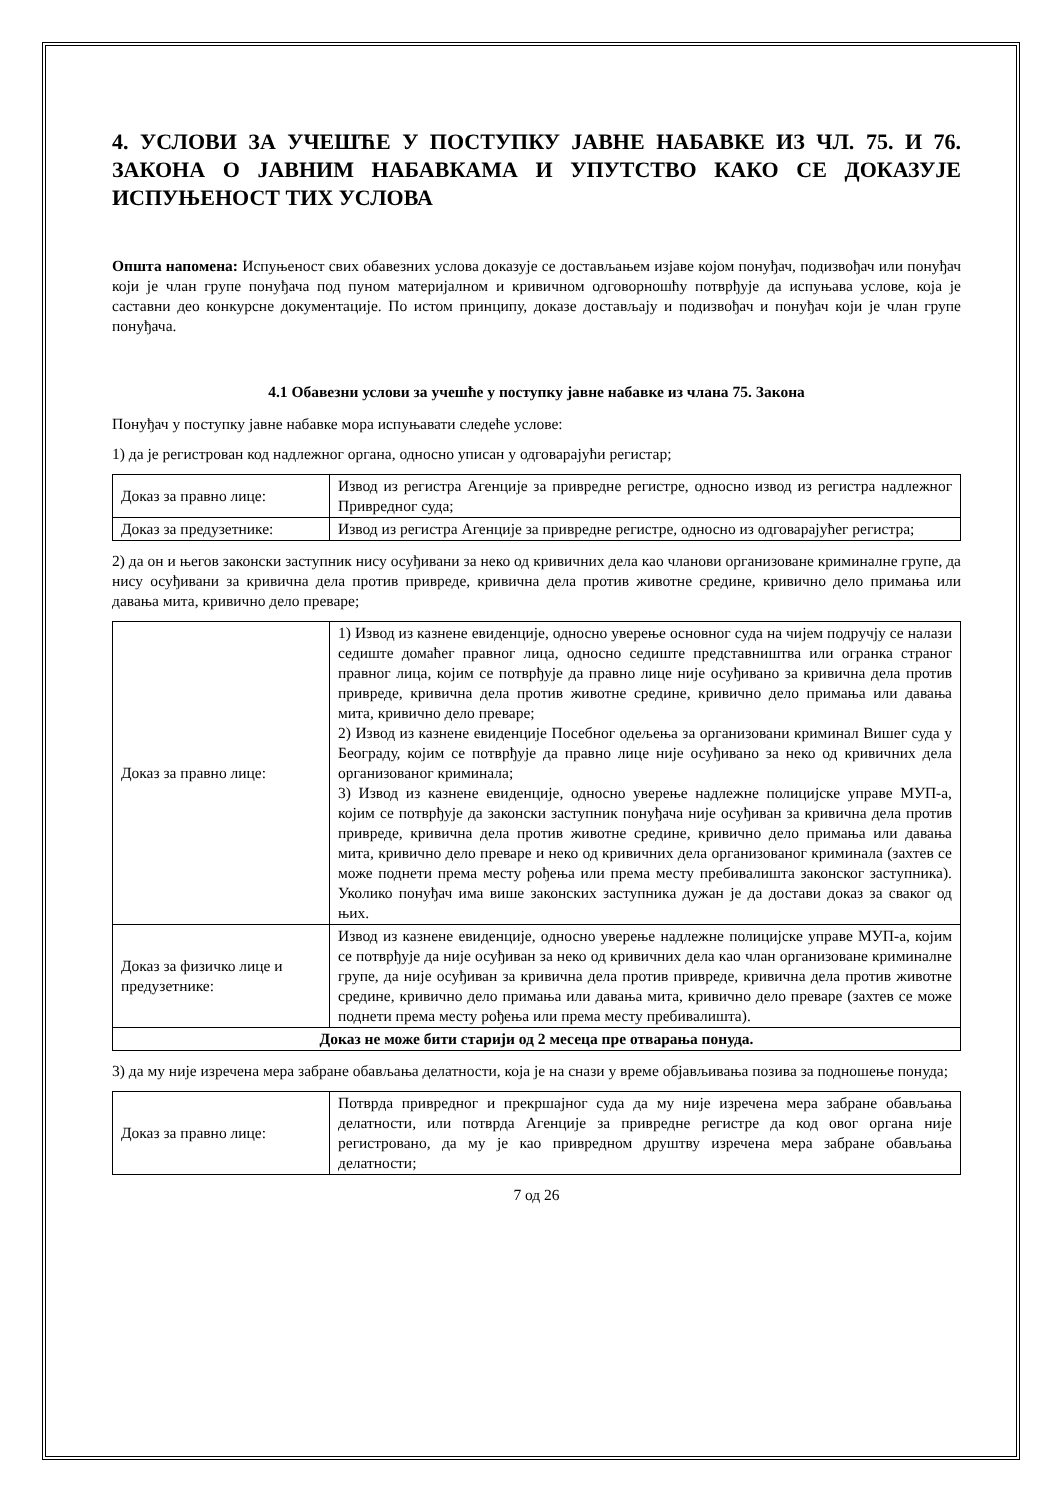4. УСЛОВИ ЗА УЧЕШЋЕ У ПОСТУПКУ ЈАВНЕ НАБАВКЕ ИЗ ЧЛ. 75. И 76. ЗАКОНА О ЈАВНИМ НАБАВКАМА И УПУТСТВО КАКО СЕ ДОКАЗУЈЕ ИСПУЊЕНОСТ ТИХ УСЛОВА
Општа напомена: Испуњеност свих обавезних услова доказује се достављањем изјаве којом понуђач, подизвођач или понуђач који је члан групе понуђача под пуном материјалном и кривичном одговорношћу потврђује да испуњава услове, која је саставни део конкурсне документације. По истом принципу, доказе достављају и подизвођач и понуђач који је члан групе понуђача.
4.1 Обавезни услови за учешће у поступку јавне набавке из члана 75. Закона
Понуђач у поступку јавне набавке мора испуњавати следеће услове:
1) да је регистрован код надлежног органа, односно уписан у одговарајући регистар;
| Доказ за правно лице: | Извод из регистра Агенције за привредне регистре, односно извод из регистра надлежног Привредног суда; |
| Доказ за предузетнике: | Извод из регистра Агенције за привредне регистре, односно из одговарајућег регистра; |
2) да он и његов законски заступник нису осуђивани за неко од кривичних дела као чланови организоване криминалне групе, да нису осуђивани за кривична дела против привреде, кривична дела против животне средине, кривично дело примања или давања мита, кривично дело преваре;
| Доказ за правно лице: | 1) Извод из казнене евиденције, односно уверење основног суда на чијем подручју се налази седиште домаћег правног лица, односно седиште представништва или огранка страног правног лица, којим се потврђује да правно лице није осуђивано за кривична дела против привреде, кривична дела против животне средине, кривично дело примања или давања мита, кривично дело преваре; 2) Извод из казнене евиденције Посебног одељења за организовани криминал Вишег суда у Београду, којим се потврђује да правно лице није осуђивано за неко од кривичних дела организованог криминала; 3) Извод из казнене евиденције, односно уверење надлежне полицијске управе МУП-а, којим се потврђује да законски заступник понуђача није осуђиван за кривична дела против привреде, кривична дела против животне средине, кривично дело примања или давања мита, кривично дело преваре и неко од кривичних дела организованог криминала (захтев се може поднети према месту рођења или према месту пребивалишта законског заступника). Уколико понуђач има више законских заступника дужан је да достави доказ за сваког од њих. |
| Доказ за физичко лице и предузетнике: | Извод из казнене евиденције, односно уверење надлежне полицијске управе МУП-а, којим се потврђује да није осуђиван за неко од кривичних дела као члан организоване криминалне групе, да није осуђиван за кривична дела против привреде, кривична дела против животне средине, кривично дело примања или давања мита, кривично дело преваре (захтев се може поднети према месту рођења или према месту пребивалишта). |
| Доказ не може бити старији од 2 месеца пре отварања понуда. | |
3) да му није изречена мера забране обављања делатности, која је на снази у време објављивања позива за подношење понуда;
| Доказ за правно лице: | Потврда привредног и прекршајног суда да му није изречена мера забране обављања делатности, или потврда Агенције за привредне регистре да код овог органа није регистровано, да му је као привредном друштву изречена мера забране обављања делатности; |
7 од 26